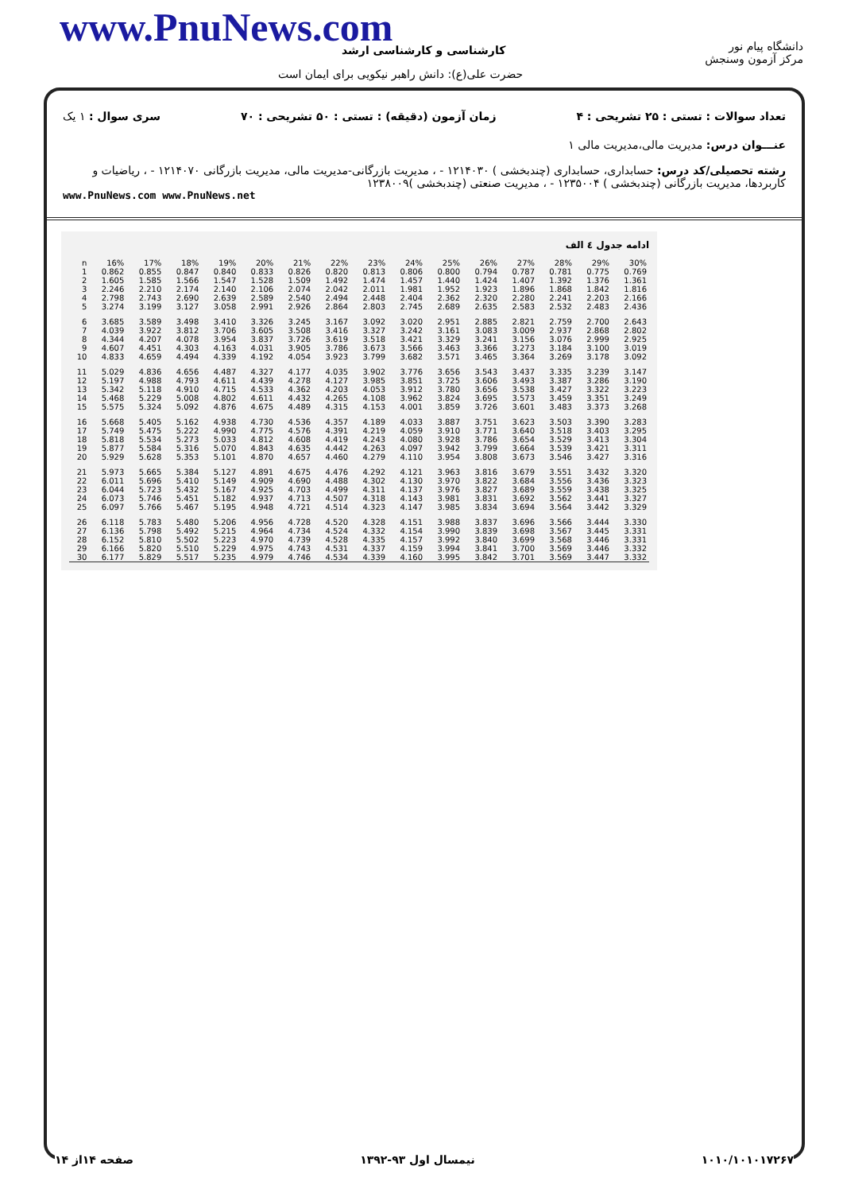www.PnuNews.com کارشناسی و کارشناسی ارشد
حضرت علی(ع): دانش راهبر نیکویی برای ایمان است
دانشگاه پیام نور
مرکز آزمون وسنجش
تعداد سوالات : تستی : ۲۵ تشریحی : ۴ زمان آزمون (دقیقه) : تستی : ۵۰ تشریحی : ۷۰ سری سوال : ۱ یک
عنـــوان درس: مدیریت مالی،مدیریت مالی ۱
رشته تحصیلی/کد درس: حسابداری، حسابداری (چندبخشی ) ۱۲۱۴۰۳۰ - ، مدیریت بازرگانی-مدیریت مالی، مدیریت بازرگانی ۱۲۱۴۰۷۰ - ، ریاضیات و کاربردها، مدیریت بازرگانی (چندبخشی ) ۱۲۳۵۰۰۴ - ، مدیریت صنعتی (چندبخشی )۱۲۳۸۰۰۹
www.PnuNews.com www.PnuNews.net
ادامه جدول ٤ الف
| n | 16% | 17% | 18% | 19% | 20% | 21% | 22% | 23% | 24% | 25% | 26% | 27% | 28% | 29% | 30% |
| --- | --- | --- | --- | --- | --- | --- | --- | --- | --- | --- | --- | --- | --- | --- | --- |
| 1 | 0.862 | 0.855 | 0.847 | 0.840 | 0.833 | 0.826 | 0.820 | 0.813 | 0.806 | 0.800 | 0.794 | 0.787 | 0.781 | 0.775 | 0.769 |
| 2 | 1.605 | 1.585 | 1.566 | 1.547 | 1.528 | 1.509 | 1.492 | 1.474 | 1.457 | 1.440 | 1.424 | 1.407 | 1.392 | 1.376 | 1.361 |
| 3 | 2.246 | 2.210 | 2.174 | 2.140 | 2.106 | 2.074 | 2.042 | 2.011 | 1.981 | 1.952 | 1.923 | 1.896 | 1.868 | 1.842 | 1.816 |
| 4 | 2.798 | 2.743 | 2.690 | 2.639 | 2.589 | 2.540 | 2.494 | 2.448 | 2.404 | 2.362 | 2.320 | 2.280 | 2.241 | 2.203 | 2.166 |
| 5 | 3.274 | 3.199 | 3.127 | 3.058 | 2.991 | 2.926 | 2.864 | 2.803 | 2.745 | 2.689 | 2.635 | 2.583 | 2.532 | 2.483 | 2.436 |
| 6 | 3.685 | 3.589 | 3.498 | 3.410 | 3.326 | 3.245 | 3.167 | 3.092 | 3.020 | 2.951 | 2.885 | 2.821 | 2.759 | 2.700 | 2.643 |
| 7 | 4.039 | 3.922 | 3.812 | 3.706 | 3.605 | 3.508 | 3.416 | 3.327 | 3.242 | 3.161 | 3.083 | 3.009 | 2.937 | 2.868 | 2.802 |
| 8 | 4.344 | 4.207 | 4.078 | 3.954 | 3.837 | 3.726 | 3.619 | 3.518 | 3.421 | 3.329 | 3.241 | 3.156 | 3.076 | 2.999 | 2.925 |
| 9 | 4.607 | 4.451 | 4.303 | 4.163 | 4.031 | 3.905 | 3.786 | 3.673 | 3.566 | 3.463 | 3.366 | 3.273 | 3.184 | 3.100 | 3.019 |
| 10 | 4.833 | 4.659 | 4.494 | 4.339 | 4.192 | 4.054 | 3.923 | 3.799 | 3.682 | 3.571 | 3.465 | 3.364 | 3.269 | 3.178 | 3.092 |
| 11 | 5.029 | 4.836 | 4.656 | 4.487 | 4.327 | 4.177 | 4.035 | 3.902 | 3.776 | 3.656 | 3.543 | 3.437 | 3.335 | 3.239 | 3.147 |
| 12 | 5.197 | 4.988 | 4.793 | 4.611 | 4.439 | 4.278 | 4.127 | 3.985 | 3.851 | 3.725 | 3.606 | 3.493 | 3.387 | 3.286 | 3.190 |
| 13 | 5.342 | 5.118 | 4.910 | 4.715 | 4.533 | 4.362 | 4.203 | 4.053 | 3.912 | 3.780 | 3.656 | 3.538 | 3.427 | 3.322 | 3.223 |
| 14 | 5.468 | 5.229 | 5.008 | 4.802 | 4.611 | 4.432 | 4.265 | 4.108 | 3.962 | 3.824 | 3.695 | 3.573 | 3.459 | 3.351 | 3.249 |
| 15 | 5.575 | 5.324 | 5.092 | 4.876 | 4.675 | 4.489 | 4.315 | 4.153 | 4.001 | 3.859 | 3.726 | 3.601 | 3.483 | 3.373 | 3.268 |
| 16 | 5.668 | 5.405 | 5.162 | 4.938 | 4.730 | 4.536 | 4.357 | 4.189 | 4.033 | 3.887 | 3.751 | 3.623 | 3.503 | 3.390 | 3.283 |
| 17 | 5.749 | 5.475 | 5.222 | 4.990 | 4.775 | 4.576 | 4.391 | 4.219 | 4.059 | 3.910 | 3.771 | 3.640 | 3.518 | 3.403 | 3.295 |
| 18 | 5.818 | 5.534 | 5.273 | 5.033 | 4.812 | 4.608 | 4.419 | 4.243 | 4.080 | 3.928 | 3.786 | 3.654 | 3.529 | 3.413 | 3.304 |
| 19 | 5.877 | 5.584 | 5.316 | 5.070 | 4.843 | 4.635 | 4.442 | 4.263 | 4.097 | 3.942 | 3.799 | 3.664 | 3.539 | 3.421 | 3.311 |
| 20 | 5.929 | 5.628 | 5.353 | 5.101 | 4.870 | 4.657 | 4.460 | 4.279 | 4.110 | 3.954 | 3.808 | 3.673 | 3.546 | 3.427 | 3.316 |
| 21 | 5.973 | 5.665 | 5.384 | 5.127 | 4.891 | 4.675 | 4.476 | 4.292 | 4.121 | 3.963 | 3.816 | 3.679 | 3.551 | 3.432 | 3.320 |
| 22 | 6.011 | 5.696 | 5.410 | 5.149 | 4.909 | 4.690 | 4.488 | 4.302 | 4.130 | 3.970 | 3.822 | 3.684 | 3.556 | 3.436 | 3.323 |
| 23 | 6.044 | 5.723 | 5.432 | 5.167 | 4.925 | 4.703 | 4.499 | 4.311 | 4.137 | 3.976 | 3.827 | 3.689 | 3.559 | 3.438 | 3.325 |
| 24 | 6.073 | 5.746 | 5.451 | 5.182 | 4.937 | 4.713 | 4.507 | 4.318 | 4.143 | 3.981 | 3.831 | 3.692 | 3.562 | 3.441 | 3.327 |
| 25 | 6.097 | 5.766 | 5.467 | 5.195 | 4.948 | 4.721 | 4.514 | 4.323 | 4.147 | 3.985 | 3.834 | 3.694 | 3.564 | 3.442 | 3.329 |
| 26 | 6.118 | 5.783 | 5.480 | 5.206 | 4.956 | 4.728 | 4.520 | 4.328 | 4.151 | 3.988 | 3.837 | 3.696 | 3.566 | 3.444 | 3.330 |
| 27 | 6.136 | 5.798 | 5.492 | 5.215 | 4.964 | 4.734 | 4.524 | 4.332 | 4.154 | 3.990 | 3.839 | 3.698 | 3.567 | 3.445 | 3.331 |
| 28 | 6.152 | 5.810 | 5.502 | 5.223 | 4.970 | 4.739 | 4.528 | 4.335 | 4.157 | 3.992 | 3.840 | 3.699 | 3.568 | 3.446 | 3.331 |
| 29 | 6.166 | 5.820 | 5.510 | 5.229 | 4.975 | 4.743 | 4.531 | 4.337 | 4.159 | 3.994 | 3.841 | 3.700 | 3.569 | 3.446 | 3.332 |
| 30 | 6.177 | 5.829 | 5.517 | 5.235 | 4.979 | 4.746 | 4.534 | 4.339 | 4.160 | 3.995 | 3.842 | 3.701 | 3.569 | 3.447 | 3.332 |
۱۰۱۰/۱۰۱۰۱۷۲۶۷ نیمسال اول ۹۳-۱۳۹۲ صفحه ۱۴از ۱۴